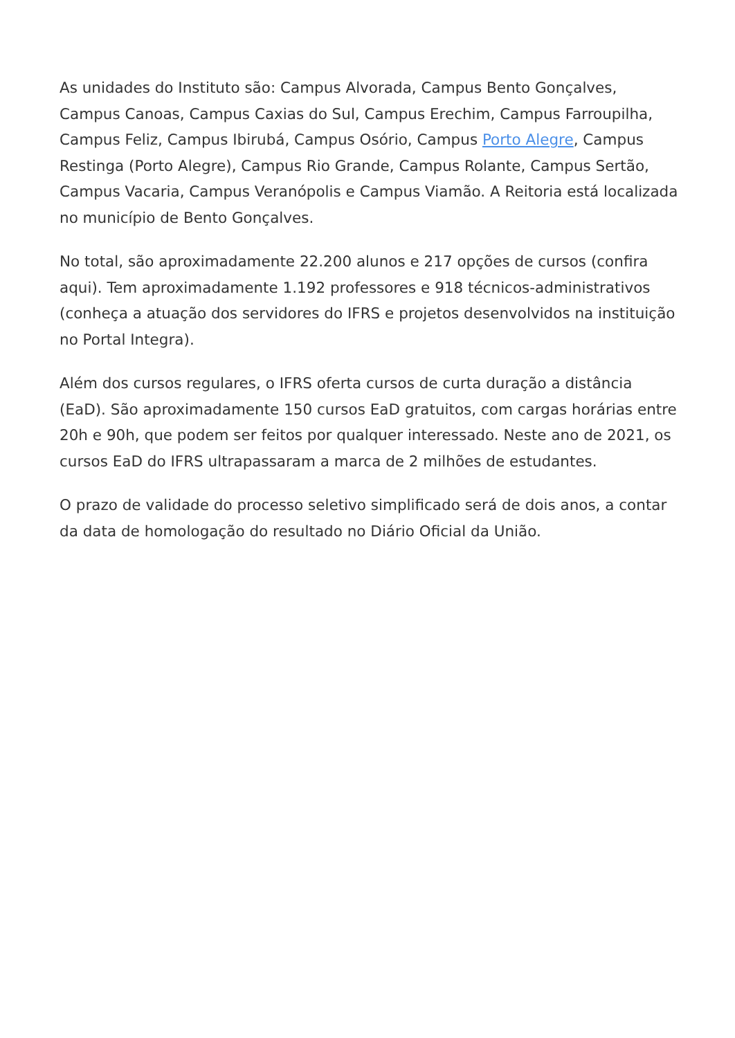As unidades do Instituto são: Campus Alvorada, Campus Bento Gonçalves, Campus Canoas, Campus Caxias do Sul, Campus Erechim, Campus Farroupilha, Campus Feliz, Campus Ibirubá, Campus Osório, Campus Porto Alegre, Campus Restinga (Porto Alegre), Campus Rio Grande, Campus Rolante, Campus Sertão, Campus Vacaria, Campus Veranópolis e Campus Viamão. A Reitoria está localizada no município de Bento Gonçalves.
No total, são aproximadamente 22.200 alunos e 217 opções de cursos (confira aqui). Tem aproximadamente 1.192 professores e 918 técnicos-administrativos (conheça a atuação dos servidores do IFRS e projetos desenvolvidos na instituição no Portal Integra).
Além dos cursos regulares, o IFRS oferta cursos de curta duração a distância (EaD). São aproximadamente 150 cursos EaD gratuitos, com cargas horárias entre 20h e 90h, que podem ser feitos por qualquer interessado. Neste ano de 2021, os cursos EaD do IFRS ultrapassaram a marca de 2 milhões de estudantes.
O prazo de validade do processo seletivo simplificado será de dois anos, a contar da data de homologação do resultado no Diário Oficial da União.